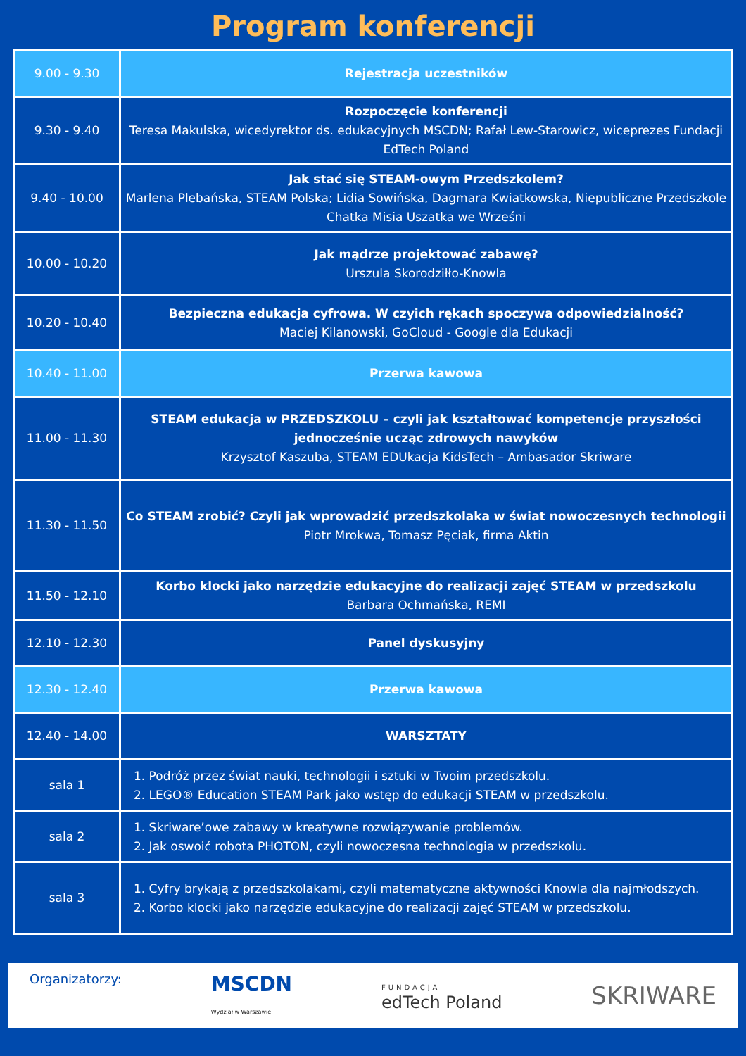Program konferencji
| 9.00 - 9.30 | Rejestracja uczestników |
| 9.30 - 9.40 | Rozpoczęcie konferencji Teresa Makulska, wicedyrektor ds. edukacyjnych MSCDN; Rafał Lew-Starowicz, wiceprezes Fundacji EdTech Poland |
| 9.40 - 10.00 | Jak stać się STEAM-owym Przedszkolem? Marlena Plebańska, STEAM Polska; Lidia Sowińska, Dagmara Kwiatkowska, Niepubliczne Przedszkole Chatka Misia Uszatka we Wrześni |
| 10.00 - 10.20 | Jak mądrze projektować zabawę? Urszula Skorodziłło-Knowla |
| 10.20 - 10.40 | Bezpieczna edukacja cyfrowa. W czyich rękach spoczywa odpowiedzialność? Maciej Kilanowski, GoCloud - Google dla Edukacji |
| 10.40 - 11.00 | Przerwa kawowa |
| 11.00 - 11.30 | STEAM edukacja w PRZEDSZKOLU – czyli jak kształtować kompetencje przyszłości jednocześnie ucząc zdrowych nawyków Krzysztof Kaszuba, STEAM EDUkacja KidsTech – Ambasador Skriware |
| 11.30 - 11.50 | Co STEAM zrobić? Czyli jak wprowadzić przedszkolaka w świat nowoczesnych technologii Piotr Mrokwa, Tomasz Pęciak, firma Aktin |
| 11.50 - 12.10 | Korbo klocki jako narzędzie edukacyjne do realizacji zajęć STEAM w przedszkolu Barbara Ochmańska, REMI |
| 12.10 - 12.30 | Panel dyskusyjny |
| 12.30 - 12.40 | Przerwa kawowa |
| 12.40 - 14.00 | WARSZTATY |
| sala 1 | 1. Podróż przez świat nauki, technologii i sztuki w Twoim przedszkolu. 2. LEGO® Education STEAM Park jako wstęp do edukacji STEAM w przedszkolu. |
| sala 2 | 1. Skriware’owe zabawy w kreatywne rozwiązywanie problemów. 2. Jak oswoić robota PHOTON, czyli nowoczesna technologia w przedszkolu. |
| sala 3 | 1. Cyfry brykają z przedszkolakami, czyli matematyczne aktywności Knowla dla najmłodszych. 2. Korbo klocki jako narzędzie edukacyjne do realizacji zajęć STEAM w przedszkolu. |
Organizatorzy: MSCDN
Wydział w Warszawie FUNDACJA
edTech Poland SKRIWARE